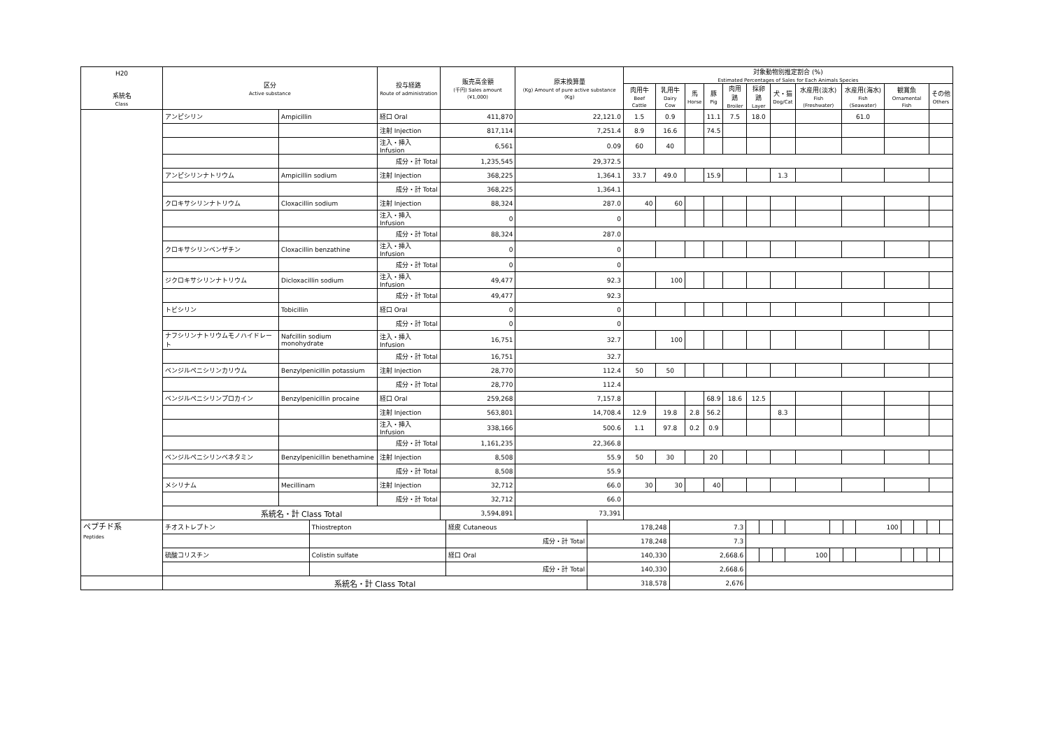| H20 系統名 Class | 区分 Active substance | | 投与経路 Route of administration | 販売高金額 (千円) Sales amount (¥1,000) | 原末換算量 (Kg) Amount of pure active substance (Kg) | 対象動物別推定割合 (%) Estimated Percentages of Sales for Each Animals Species | | | | | | | | | | |
| --- | --- | --- | --- | --- | --- | --- | --- | --- | --- | --- | --- | --- | --- | --- | --- | --- |
| | | | | | | 肉用牛 Beef Cattle | 乳用牛 Dairy Cow | 馬 Horse | 豚 Pig | 肉用鶏 Broiler | 採卵鶏 Layer | 犬・猫 Dog/Cat | 水産用(淡水) Fish (Freshwater) | 水産用(海水) Fish (Seawater) | 観賞魚 Ornamental Fish | その他 Others |
| | アンピシリン | Ampicillin | 経口 Oral | 411,870 | 22,121.0 | 1.5 | 0.9 | | 11.1 | 7.5 | 18.0 | | | 61.0 | | |
| | | | 注射 Injection | 817,114 | 7,251.4 | 8.9 | 16.6 | | 74.5 | | | | | | | |
| | | | 注入・挿入 Infusion | 6,561 | 0.09 | 60 | 40 | | | | | | | | | |
| | | | 成分・計 Total | 1,235,545 | 29,372.5 | | | | | | | | | | | |
| | アンピシリンナトリウム | Ampicillin sodium | 注射 Injection | 368,225 | 1,364.1 | 33.7 | 49.0 | | 15.9 | | | 1.3 | | | | |
| | | | 成分・計 Total | 368,225 | 1,364.1 | | | | | | | | | | | |
| | クロキサシリンナトリウム | Cloxacillin sodium | 注射 Injection | 88,324 | 287.0 | 40 | 60 | | | | | | | | | |
| | | | 注入・挿入 Infusion | 0 | 0 | | | | | | | | | | | |
| | | | 成分・計 Total | 88,324 | 287.0 | | | | | | | | | | | |
| | クロキサシリンベンザチン | Cloxacillin benzathine | 注入・挿入 Infusion | 0 | 0 | | | | | | | | | | | |
| | | | 成分・計 Total | 0 | 0 | | | | | | | | | | | |
| | ジクロキサシリンナトリウム | Dicloxacillin sodium | 注入・挿入 Infusion | 49,477 | 92.3 | | 100 | | | | | | | | | |
| | | | 成分・計 Total | 49,477 | 92.3 | | | | | | | | | | | |
| | トビシリン | Tobicillin | 経口 Oral | 0 | 0 | | | | | | | | | | | |
| | | | 成分・計 Total | 0 | 0 | | | | | | | | | | | |
| | ナフシリンナトリウムモノハイドレート | Nafcillin sodium monohydrate | 注入・挿入 Infusion | 16,751 | 32.7 | | 100 | | | | | | | | | |
| | | | 成分・計 Total | 16,751 | 32.7 | | | | | | | | | | | |
| | ベンジルペニシリンカリウム | Benzylpenicillin potassium | 注射 Injection | 28,770 | 112.4 | 50 | 50 | | | | | | | | | |
| | | | 成分・計 Total | 28,770 | 112.4 | | | | | | | | | | | |
| | ベンジルペニシリンプロカイン | Benzylpenicillin procaine | 経口 Oral | 259,268 | 7,157.8 | | | | 68.9 | 18.6 | 12.5 | | | | | |
| | | | 注射 Injection | 563,801 | 14,708.4 | 12.9 | 19.8 | 2.8 | 56.2 | | | 8.3 | | | | |
| | | | 注入・挿入 Infusion | 338,166 | 500.6 | 1.1 | 97.8 | 0.2 | 0.9 | | | | | | | |
| | | | 成分・計 Total | 1,161,235 | 22,366.8 | | | | | | | | | | | |
| | ベンジルペニシリンベネタミン | Benzylpenicillin benethamine | 注射 Injection | 8,508 | 55.9 | 50 | 30 | | 20 | | | | | | | |
| | | | 成分・計 Total | 8,508 | 55.9 | | | | | | | | | | | |
| | メシリナム | Mecillinam | 注射 Injection | 32,712 | 66.0 | 30 | 30 | | 40 | | | | | | | |
| | | | 成分・計 Total | 32,712 | 66.0 | | | | | | | | | | | |
| | 系統名・計 Class Total | | | 3,594,891 | 73,391 | | | | | | | | | | | |
| ペプチド系 Peptides | チオストレプトン | Thiostrepton | 経皮 Cutaneous | 178,248 | 7.3 | | | | | | | 100 | | | | |
| | | | 成分・計 Total | 178,248 | 7.3 | | | | | | | | | | | |
| | 硫酸コリスチン | Colistin sulfate | 経口 Oral | 140,330 | 2,668.6 | | | | 100 | | | | | | | |
| | | | 成分・計 Total | 140,330 | 2,668.6 | | | | | | | | | | | |
| | 系統名・計 Class Total | | | 318,578 | 2,676 | | | | | | | | | | | |